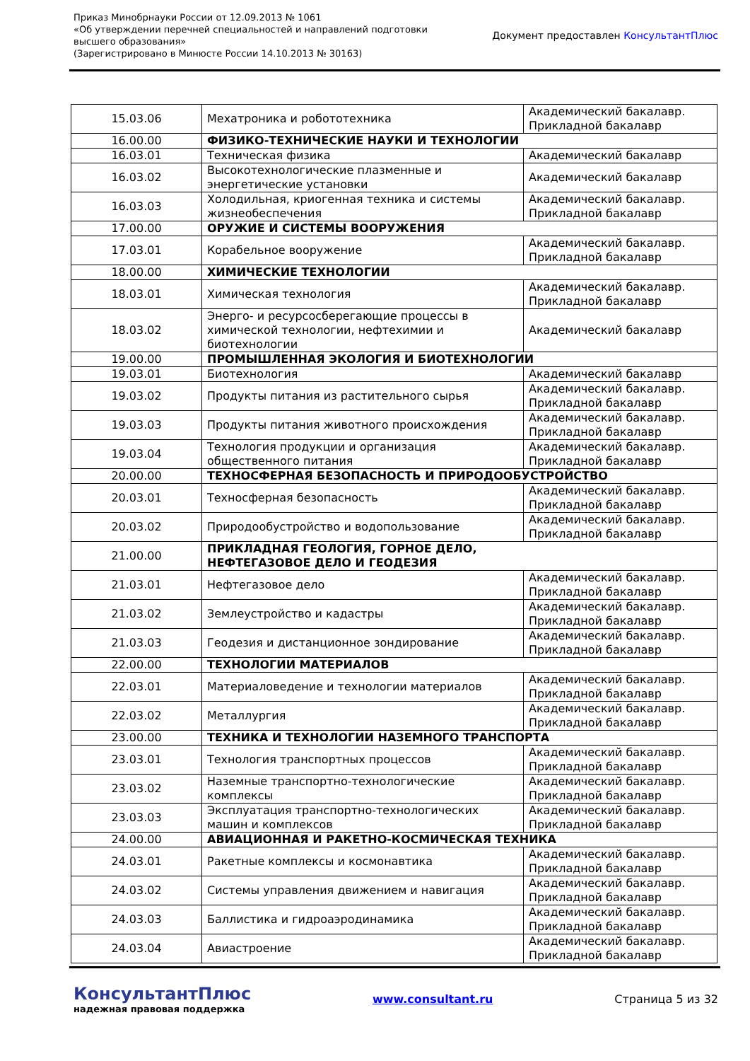Приказ Минобрнауки России от 12.09.2013 № 1061
«Об утверждении перечней специальностей и направлений подготовки
высшего образования»
(Зарегистрировано в Минюсте России 14.10.2013 № 30163)
Документ предоставлен КонсультантПлюс
| 15.03.06 | Мехатроника и робототехника | Академический бакалавр. Прикладной бакалавр |
| 16.00.00 | ФИЗИКО-ТЕХНИЧЕСКИЕ НАУКИ И ТЕХНОЛОГИИ | |
| 16.03.01 | Техническая физика | Академический бакалавр |
| 16.03.02 | Высокотехнологические плазменные и энергетические установки | Академический бакалавр |
| 16.03.03 | Холодильная, криогенная техника и системы жизнеобеспечения | Академический бакалавр. Прикладной бакалавр |
| 17.00.00 | ОРУЖИЕ И СИСТЕМЫ ВООРУЖЕНИЯ | |
| 17.03.01 | Корабельное вооружение | Академический бакалавр. Прикладной бакалавр |
| 18.00.00 | ХИМИЧЕСКИЕ ТЕХНОЛОГИИ | |
| 18.03.01 | Химическая технология | Академический бакалавр. Прикладной бакалавр |
| 18.03.02 | Энерго- и ресурсосберегающие процессы в химической технологии, нефтехимии и биотехнологии | Академический бакалавр |
| 19.00.00 | ПРОМЫШЛЕННАЯ ЭКОЛОГИЯ И БИОТЕХНОЛОГИИ | |
| 19.03.01 | Биотехнология | Академический бакалавр |
| 19.03.02 | Продукты питания из растительного сырья | Академический бакалавр. Прикладной бакалавр |
| 19.03.03 | Продукты питания животного происхождения | Академический бакалавр. Прикладной бакалавр |
| 19.03.04 | Технология продукции и организация общественного питания | Академический бакалавр. Прикладной бакалавр |
| 20.00.00 | ТЕХНОСФЕРНАЯ БЕЗОПАСНОСТЬ И ПРИРОДООБУСТРОЙСТВО | |
| 20.03.01 | Техносферная безопасность | Академический бакалавр. Прикладной бакалавр |
| 20.03.02 | Природообустройство и водопользование | Академический бакалавр. Прикладной бакалавр |
| 21.00.00 | ПРИКЛАДНАЯ ГЕОЛОГИЯ, ГОРНОЕ ДЕЛО, НЕФТЕГАЗОВОЕ ДЕЛО И ГЕОДЕЗИЯ | |
| 21.03.01 | Нефтегазовое дело | Академический бакалавр. Прикладной бакалавр |
| 21.03.02 | Землеустройство и кадастры | Академический бакалавр. Прикладной бакалавр |
| 21.03.03 | Геодезия и дистанционное зондирование | Академический бакалавр. Прикладной бакалавр |
| 22.00.00 | ТЕХНОЛОГИИ МАТЕРИАЛОВ | |
| 22.03.01 | Материаловедение и технологии материалов | Академический бакалавр. Прикладной бакалавр |
| 22.03.02 | Металлургия | Академический бакалавр. Прикладной бакалавр |
| 23.00.00 | ТЕХНИКА И ТЕХНОЛОГИИ НАЗЕМНОГО ТРАНСПОРТА | |
| 23.03.01 | Технология транспортных процессов | Академический бакалавр. Прикладной бакалавр |
| 23.03.02 | Наземные транспортно-технологические комплексы | Академический бакалавр. Прикладной бакалавр |
| 23.03.03 | Эксплуатация транспортно-технологических машин и комплексов | Академический бакалавр. Прикладной бакалавр |
| 24.00.00 | АВИАЦИОННАЯ И РАКЕТНО-КОСМИЧЕСКАЯ ТЕХНИКА | |
| 24.03.01 | Ракетные комплексы и космонавтика | Академический бакалавр. Прикладной бакалавр |
| 24.03.02 | Системы управления движением и навигация | Академический бакалавр. Прикладной бакалавр |
| 24.03.03 | Баллистика и гидроаэродинамика | Академический бакалавр. Прикладной бакалавр |
| 24.03.04 | Авиастроение | Академический бакалавр. Прикладной бакалавр |
КонсультантПлюс
надежная правовая поддержка
www.consultant.ru Страница 5 из 32